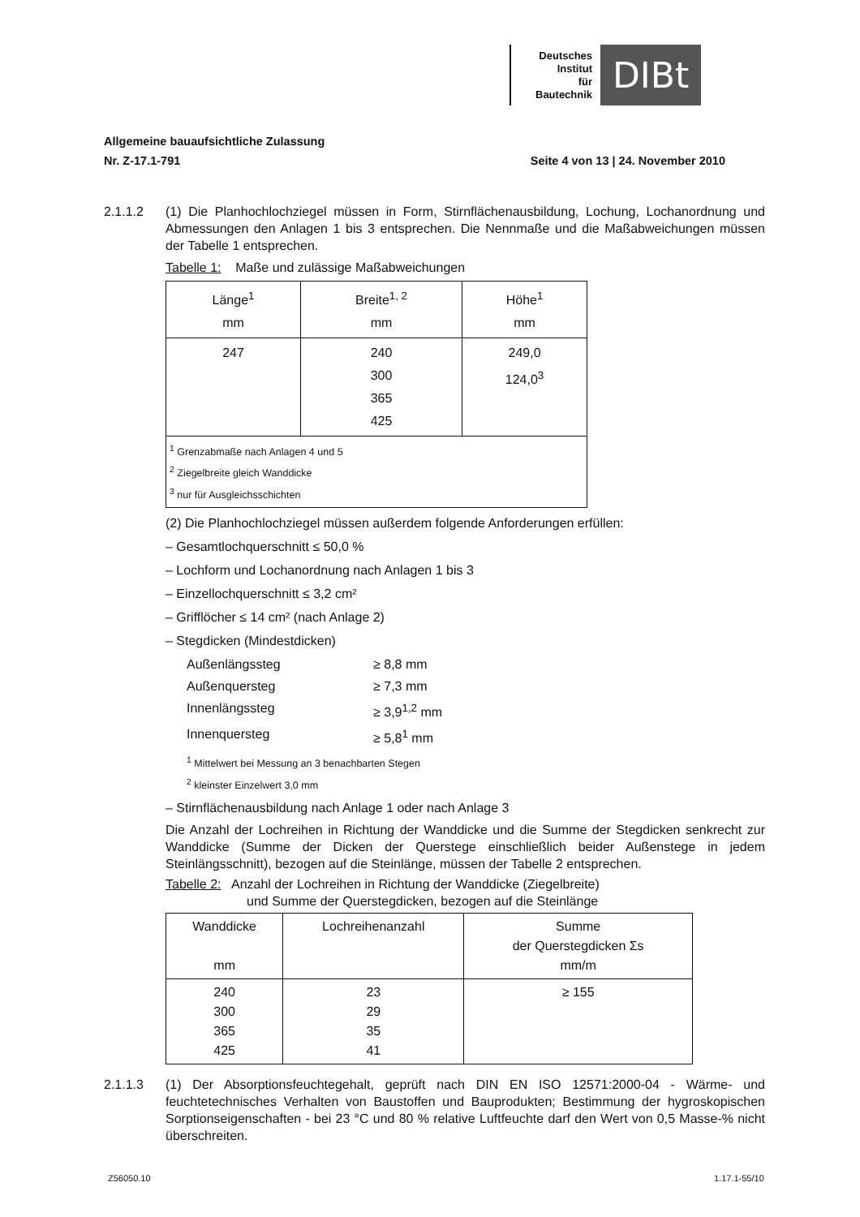Deutsches
Institut
für
Bautechnik
DIBt
Allgemeine bauaufsichtliche Zulassung
Nr. Z-17.1-791 Seite 4 von 13 | 24. November 2010
2.1.1.2 (1) Die Planhochlochziegel müssen in Form, Stirnflächenausbildung, Lochung, Lochanordnung und Abmessungen den Anlagen 1 bis 3 entsprechen. Die Nennmaße und die Maßabweichungen müssen der Tabelle 1 entsprechen.
Tabelle 1: Maße und zulässige Maßabweichungen
| Länge<sup>1</sup> mm | Breite<sup>1, 2</sup> mm | Höhe<sup>1</sup> mm |
| --- | --- | --- |
| 247 | 240 300 365 425 | 249,0 124,0<sup>3</sup> |
| <sup>1</sup> Grenzabmaße nach Anlagen 4 und 5 <sup>2</sup> Ziegelbreite gleich Wanddicke <sup>3</sup> nur für Ausgleichsschichten | | |
(2) Die Planhochlochziegel müssen außerdem folgende Anforderungen erfüllen:
– Gesamtlochquerschnitt ≤ 50,0 %
– Lochform und Lochanordnung nach Anlagen 1 bis 3
– Einzellochquerschnitt ≤ 3,2 cm²
– Grifflöcher ≤ 14 cm² (nach Anlage 2)
– Stegdicken (Mindestdicken)
Außenlängssteg ≥ 8,8 mm
Außenquersteg ≥ 7,3 mm
Innenlängssteg ≥ 3,9<sup>1,2</sup> mm
Innenquersteg ≥ 5,8<sup>1</sup> mm
<sup>1</sup> Mittelwert bei Messung an 3 benachbarten Stegen
<sup>2</sup> kleinster Einzelwert 3,0 mm
– Stirnflächenausbildung nach Anlage 1 oder nach Anlage 3
Die Anzahl der Lochreihen in Richtung der Wanddicke und die Summe der Stegdicken senkrecht zur Wanddicke (Summe der Dicken der Querstege einschließlich beider Außenstege in jedem Steinlängsschnitt), bezogen auf die Steinlänge, müssen der Tabelle 2 entsprechen.
Tabelle 2: Anzahl der Lochreihen in Richtung der Wanddicke (Ziegelbreite)
und Summe der Querstegdicken, bezogen auf die Steinlänge
| Wanddicke mm | Lochreihenanzahl | Summe der Querstegdicken Σs mm/m |
| --- | --- | --- |
| 240 300 365 425 | 23 29 35 41 | ≥ 155 |
2.1.1.3 (1) Der Absorptionsfeuchtegehalt, geprüft nach DIN EN ISO 12571:2000-04 - Wärme- und feuchtetechnisches Verhalten von Baustoffen und Bauprodukten; Bestimmung der hygroskopischen Sorptionseigenschaften - bei 23 °C und 80 % relative Luftfeuchte darf den Wert von 0,5 Masse-% nicht überschreiten.
Z56050.10 1.17.1-55/10